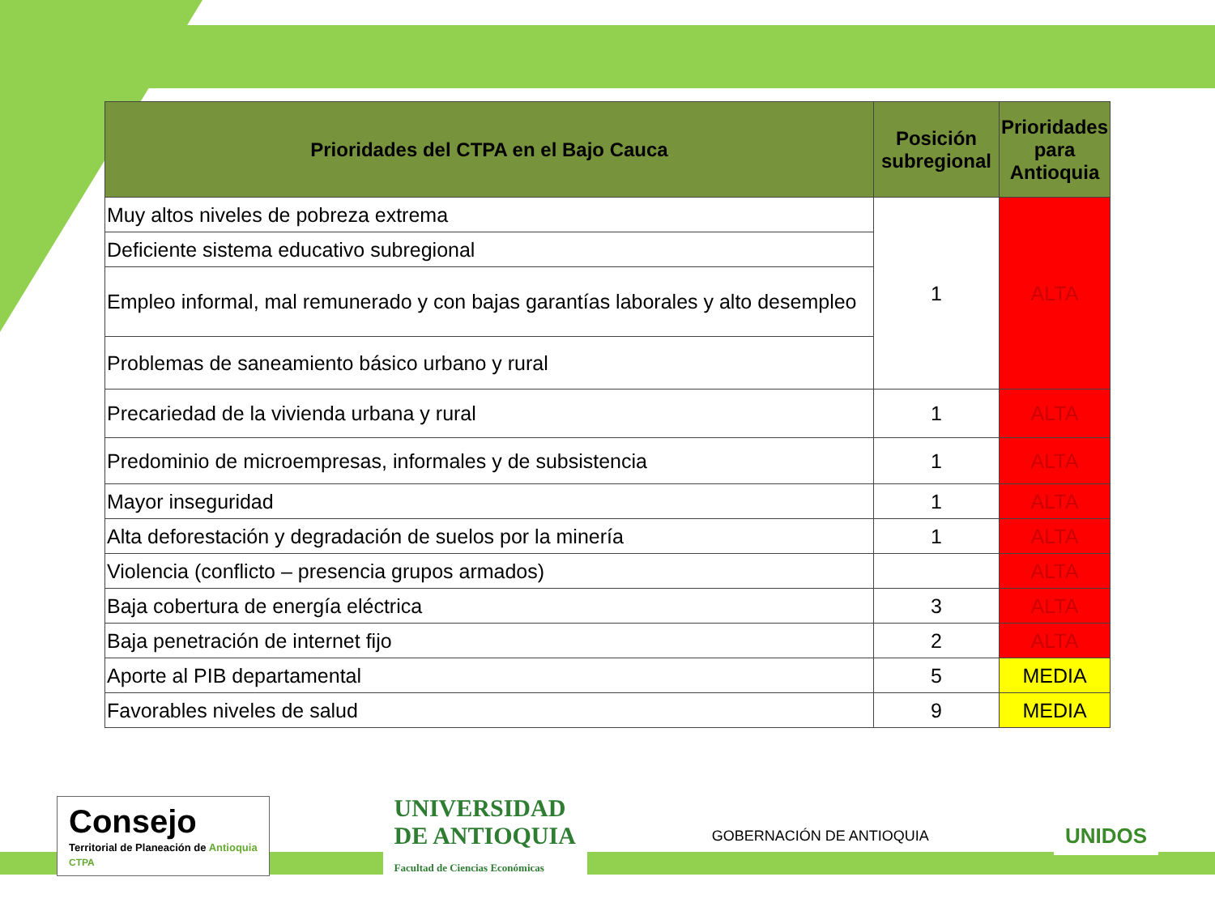| Prioridades del CTPA en el Bajo Cauca | Posición subregional | Prioridades para Antioquia |
| --- | --- | --- |
| Muy altos niveles de pobreza extrema | 1 | ALTA |
| Deficiente sistema educativo subregional | | |
| Empleo informal, mal remunerado y con bajas garantías laborales y alto desempleo | | |
| Problemas de saneamiento básico urbano y rural | | |
| Precariedad de la vivienda urbana y rural | 1 | ALTA |
| Predominio de microempresas, informales y de subsistencia | 1 | ALTA |
| Mayor inseguridad | 1 | ALTA |
| Alta deforestación y degradación de suelos por la minería | 1 | ALTA |
| Violencia (conflicto – presencia grupos armados) | | ALTA |
| Baja cobertura de energía eléctrica | 3 | ALTA |
| Baja penetración de internet fijo | 2 | ALTA |
| Aporte al PIB departamental | 5 | MEDIA |
| Favorables niveles de salud | 9 | MEDIA |
Consejo
Territorial de Planeación de Antioquia
CTPA
UNIVERSIDAD
DE ANTIOQUIA
Facultad de Ciencias Económicas
GOBERNACIÓN DE ANTIOQUIA
UNIDOS